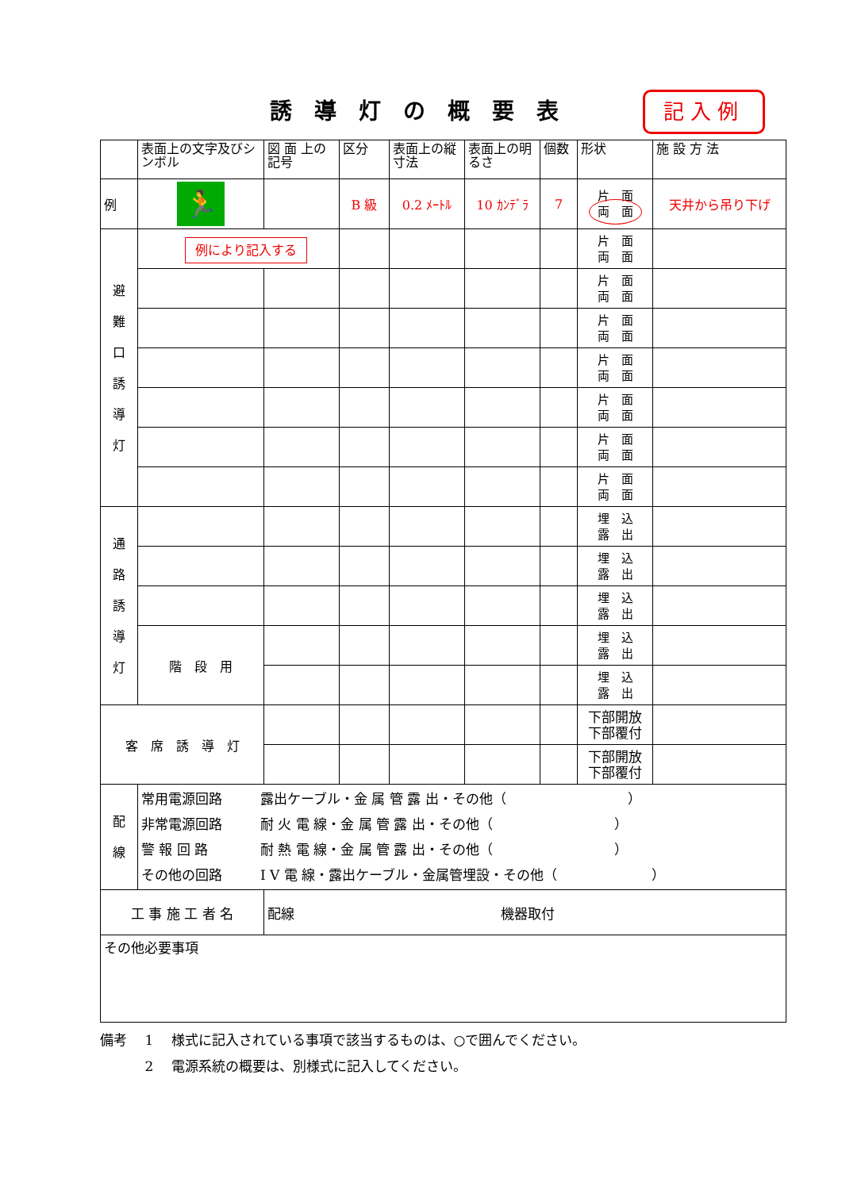誘導灯の概要表 記入例
| | 表面上の文字及びシンボル | 図 面 上の記号 | 区分 | 表面上の縦寸法 | 表面上の明るさ | 個数 | 形状 | 施 設 方 法 |
| 例 | 🏃 | | B 級 | 0.2 ﾒｰﾄﾙ | 10 ｶﾝﾃﾞﾗ | 7 | 片 面 両 面 | 天井から吊り下げ |
| 避 難 口 誘 導 灯 | 例により記入する | | | | | | 片 面 両 面 | |
| | | | | | | | 片 面 両 面 | |
| | | | | | | | 片 面 両 面 | |
| | | | | | | | 片 面 両 面 | |
| | | | | | | | 片 面 両 面 | |
| | | | | | | | 片 面 両 面 | |
| | | | | | | | 片 面 両 面 | |
| 通 路 誘 導 灯 | | | | | | | 埋 込 露 出 | |
| | | | | | | | 埋 込 露 出 | |
| | | | | | | | 埋 込 露 出 | |
| | 階 段 用 | | | | | | 埋 込 露 出 | |
| | | | | | | | 埋 込 露 出 | |
| 客 席 誘 導 灯 | | | | | | | 下部開放 下部覆付 | |
| | | | | | | | 下部開放 下部覆付 | |
| 配 線 | / 常用電源回路 / 露出ケーブル・金 属 管 露 出・その他（ ） / / 非常電源回路 / 耐 火 電 線・金 属 管 露 出・その他（ ） / / 警 報 回 路 / 耐 熱 電 線・金 属 管 露 出・その他（ ） / / その他の回路 / I V 電 線・露出ケーブル・金属管埋設・その他（ ） / | | | | | | | |
| 工 事 施 工 者 名 | | 配線 機器取付 | | | | | | |
| その他必要事項 | | | | | | | | |
備考　 1　 様式に記入されている事項で該当するものは、○で囲んでください。
　　　 2　 電源系統の概要は、別様式に記入してください。